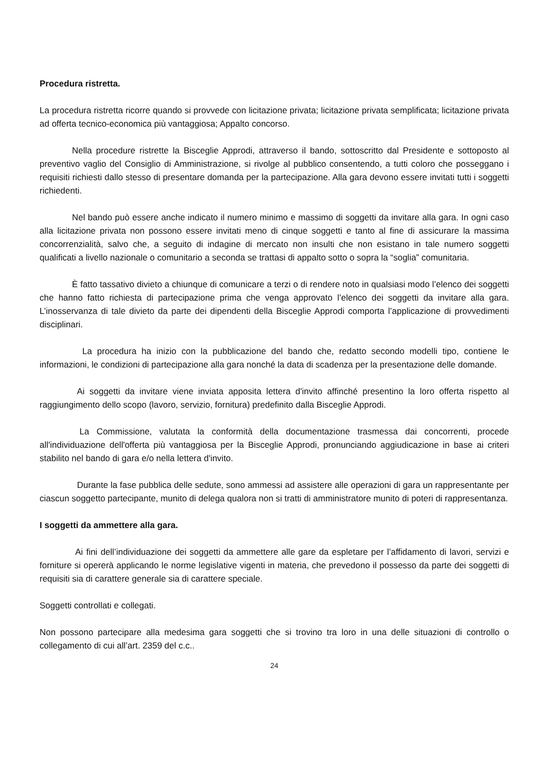Procedura ristretta.
La procedura ristretta ricorre quando si provvede con licitazione privata; licitazione privata semplificata; licitazione privata ad offerta tecnico-economica più vantaggiosa; Appalto concorso.
Nella procedure ristrette la Bisceglie Approdi, attraverso il bando, sottoscritto dal Presidente e sottoposto al preventivo vaglio del Consiglio di Amministrazione, si rivolge al pubblico consentendo, a tutti coloro che posseggano i requisiti richiesti dallo stesso di presentare domanda per la partecipazione. Alla gara devono essere invitati tutti i soggetti richiedenti.
Nel bando può essere anche indicato il numero minimo e massimo di soggetti da invitare alla gara. In ogni caso alla licitazione privata non possono essere invitati meno di cinque soggetti e tanto al fine di assicurare la massima concorrenzialità, salvo che, a seguito di indagine di mercato non insulti che non esistano in tale numero soggetti qualificati a livello nazionale o comunitario a seconda se trattasi di appalto sotto o sopra la “soglia” comunitaria.
È fatto tassativo divieto a chiunque di comunicare a terzi o di rendere noto in qualsiasi modo l’elenco dei soggetti che hanno fatto richiesta di partecipazione prima che venga approvato l’elenco dei soggetti da invitare alla gara. L’inosservanza di tale divieto da parte dei dipendenti della Bisceglie Approdi comporta l’applicazione di provvedimenti disciplinari.
La procedura ha inizio con la pubblicazione del bando che, redatto secondo modelli tipo, contiene le informazioni, le condizioni di partecipazione alla gara nonché la data di scadenza per la presentazione delle domande.
Ai soggetti da invitare viene inviata apposita lettera d'invito affinché presentino la loro offerta rispetto al raggiungimento dello scopo (lavoro, servizio, fornitura) predefinito dalla Bisceglie Approdi.
La Commissione, valutata la conformità della documentazione trasmessa dai concorrenti, procede all'individuazione dell'offerta più vantaggiosa per la Bisceglie Approdi, pronunciando aggiudicazione in base ai criteri stabilito nel bando di gara e/o nella lettera d'invito.
Durante la fase pubblica delle sedute, sono ammessi ad assistere alle operazioni di gara un rappresentante per ciascun soggetto partecipante, munito di delega qualora non si tratti di amministratore munito di poteri di rappresentanza.
I soggetti da ammettere alla gara.
Ai fini dell’individuazione dei soggetti da ammettere alle gare da espletare per l’affidamento di lavori, servizi e forniture si opererà applicando le norme legislative vigenti in materia, che prevedono il possesso da parte dei soggetti di requisiti sia di carattere generale sia di carattere speciale.
Soggetti controllati e collegati.
Non possono partecipare alla medesima gara soggetti che si trovino tra loro in una delle situazioni di controllo o collegamento di cui all’art. 2359 del c.c..
24